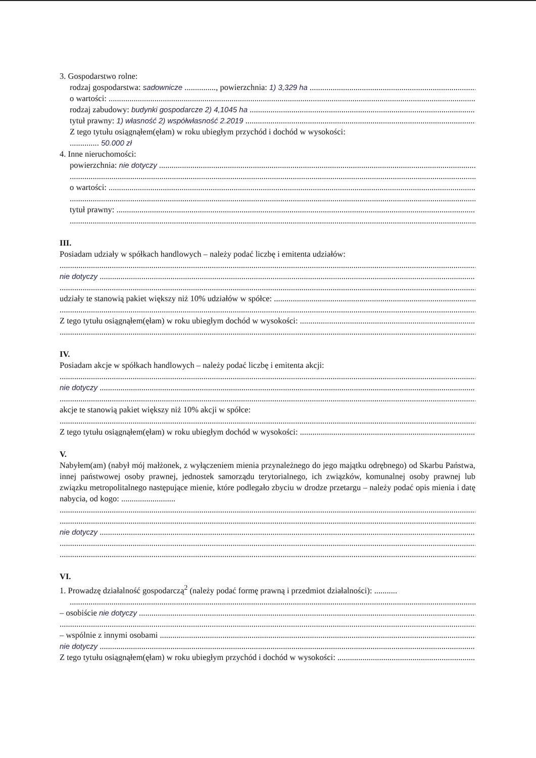3. Gospodarstwo rolne:
rodzaj gospodarstwa: sadownicze ..............., powierzchnia: 1) 3,329 ha
o wartości:
rodzaj zabudowy: budynki gospodarcze 2) 4,1045 ha
tytuł prawny: 1) własność 2) współwłasność 2.2019
Z tego tytułu osiągnąłem(ęłam) w roku ubiegłym przychód i dochód w wysokości:
.............. 50.000 zł
4. Inne nieruchomości:
powierzchnia: nie dotyczy
o wartości:
tytuł prawny:
III.
Posiadam udziały w spółkach handlowych – należy podać liczbę i emitenta udziałów:
nie dotyczy
udziały te stanowią pakiet większy niż 10% udziałów w spółce:
Z tego tytułu osiągnąłem(ęłam) w roku ubiegłym dochód w wysokości:
IV.
Posiadam akcje w spółkach handlowych – należy podać liczbę i emitenta akcji:
nie dotyczy
akcje te stanowią pakiet większy niż 10% akcji w spółce:
Z tego tytułu osiągnąłem(ęłam) w roku ubiegłym dochód w wysokości:
V.
Nabyłem(am) (nabył mój małżonek, z wyłączeniem mienia przynależnego do jego majątku odrębnego) od Skarbu Państwa, innej państwowej osoby prawnej, jednostek samorządu terytorialnego, ich związków, komunalnej osoby prawnej lub związku metropolitalnego następujące mienie, które podlegało zbyciu w drodze przetargu – należy podać opis mienia i datę nabycia, od kogo: ..........................
nie dotyczy
VI.
1. Prowadzę działalność gospodarczą<sup>2</sup> (należy podać formę prawną i przedmiot działalności): ...........
– osobiście nie dotyczy
– wspólnie z innymi osobami
nie dotyczy
Z tego tytułu osiągnąłem(ęłam) w roku ubiegłym przychód i dochód w wysokości: